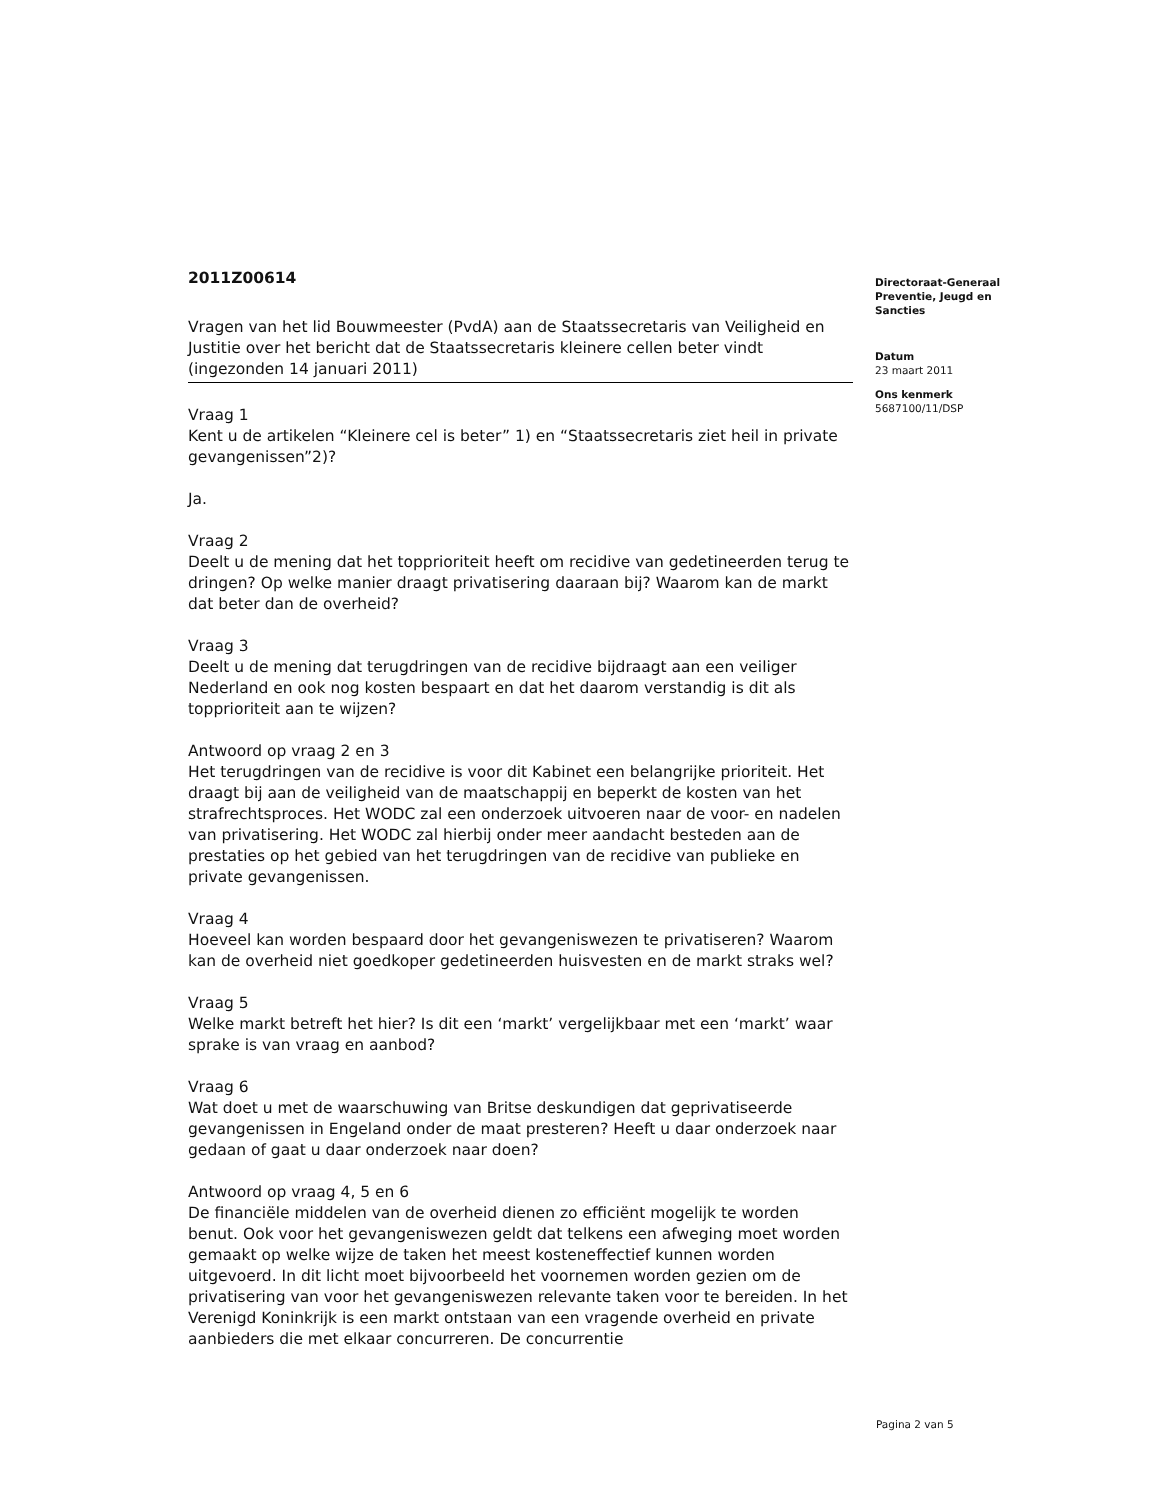2011Z00614
Vragen van het lid Bouwmeester (PvdA) aan de Staatssecretaris van Veiligheid en Justitie over het bericht dat de Staatssecretaris kleinere cellen beter vindt (ingezonden 14 januari 2011)
Vraag 1
Kent u de artikelen “Kleinere cel is beter” 1) en “Staatssecretaris ziet heil in private gevangenissen”2)?
Ja.
Vraag 2
Deelt u de mening dat het topprioriteit heeft om recidive van gedetineerden terug te dringen? Op welke manier draagt privatisering daaraan bij? Waarom kan de markt dat beter dan de overheid?
Vraag 3
Deelt u de mening dat terugdringen van de recidive bijdraagt aan een veiliger Nederland en ook nog kosten bespaart en dat het daarom verstandig is dit als topprioriteit aan te wijzen?
Antwoord op vraag 2 en 3
Het terugdringen van de recidive is voor dit Kabinet een belangrijke prioriteit. Het draagt bij aan de veiligheid van de maatschappij en beperkt de kosten van het strafrechtsproces. Het WODC zal een onderzoek uitvoeren naar de voor- en nadelen van privatisering. Het WODC zal hierbij onder meer aandacht besteden aan de prestaties op het gebied van het terugdringen van de recidive van publieke en private gevangenissen.
Vraag 4
Hoeveel kan worden bespaard door het gevangeniswezen te privatiseren? Waarom kan de overheid niet goedkoper gedetineerden huisvesten en de markt straks wel?
Vraag 5
Welke markt betreft het hier? Is dit een ‘markt’ vergelijkbaar met een ‘markt’ waar sprake is van vraag en aanbod?
Vraag 6
Wat doet u met de waarschuwing van Britse deskundigen dat geprivatiseerde gevangenissen in Engeland onder de maat presteren? Heeft u daar onderzoek naar gedaan of gaat u daar onderzoek naar doen?
Antwoord op vraag 4, 5 en 6
De financiële middelen van de overheid dienen zo efficiënt mogelijk te worden benut. Ook voor het gevangeniswezen geldt dat telkens een afweging moet worden gemaakt op welke wijze de taken het meest kosteneffectief kunnen worden uitgevoerd. In dit licht moet bijvoorbeeld het voornemen worden gezien om de privatisering van voor het gevangeniswezen relevante taken voor te bereiden. In het Verenigd Koninkrijk is een markt ontstaan van een vragende overheid en private aanbieders die met elkaar concurreren. De concurrentie
Directoraat-Generaal
Preventie, Jeugd en
Sancties
Datum
23 maart 2011
Ons kenmerk
5687100/11/DSP
Pagina 2 van 5